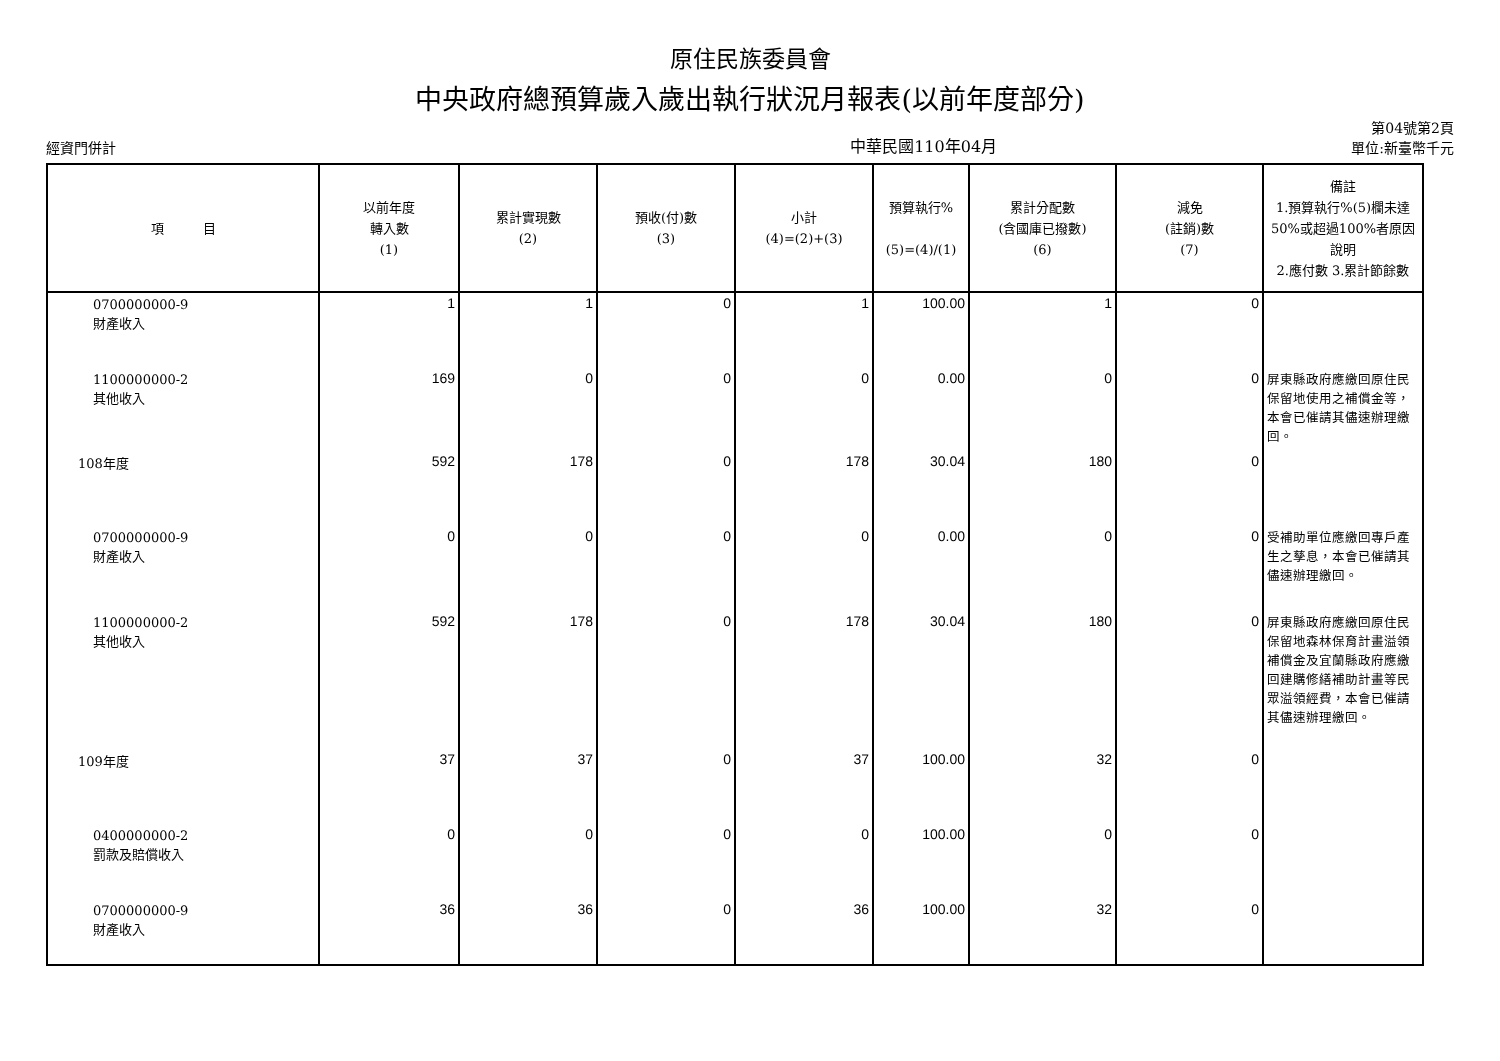原住民族委員會
中央政府總預算歲入歲出執行狀況月報表(以前年度部分)
經資門併計
中華民國110年04月
第04號第2頁
單位:新臺幣千元
| 項 目 | 以前年度 轉入數 (1) | 累計實現數 (2) | 預收(付)數 (3) | 小計 (4)=(2)+(3) | 預算執行% (5)=(4)/(1) | 累計分配數 (含國庫已撥數) (6) | 減免 (註銷)數 (7) | 備註 1.預算執行%(5)欄未達50%或超過100%者原因說明 2.應付數 3.累計節餘數 |
| --- | --- | --- | --- | --- | --- | --- | --- | --- |
| 0700000000-9 財產收入 | 1 | 1 | 0 | 1 | 100.00 | 1 | 0 | |
| 1100000000-2 其他收入 | 169 | 0 | 0 | 0 | 0.00 | 0 | 0 | 屏東縣政府應繳回原住民保留地使用之補償金等，本會已催請其儘速辦理繳回。 |
| 108年度 | 592 | 178 | 0 | 178 | 30.04 | 180 | 0 | |
| 0700000000-9 財產收入 | 0 | 0 | 0 | 0 | 0.00 | 0 | 0 | 受補助單位應繳回專戶產生之孳息，本會已催請其儘速辦理繳回。 |
| 1100000000-2 其他收入 | 592 | 178 | 0 | 178 | 30.04 | 180 | 0 | 屏東縣政府應繳回原住民保留地森林保育計畫溢領補償金及宜蘭縣政府應繳回建購修繕補助計畫等民眾溢領經費，本會已催請其儘速辦理繳回。 |
| 109年度 | 37 | 37 | 0 | 37 | 100.00 | 32 | 0 | |
| 0400000000-2 罰款及賠償收入 | 0 | 0 | 0 | 0 | 100.00 | 0 | 0 | |
| 0700000000-9 財產收入 | 36 | 36 | 0 | 36 | 100.00 | 32 | 0 | |